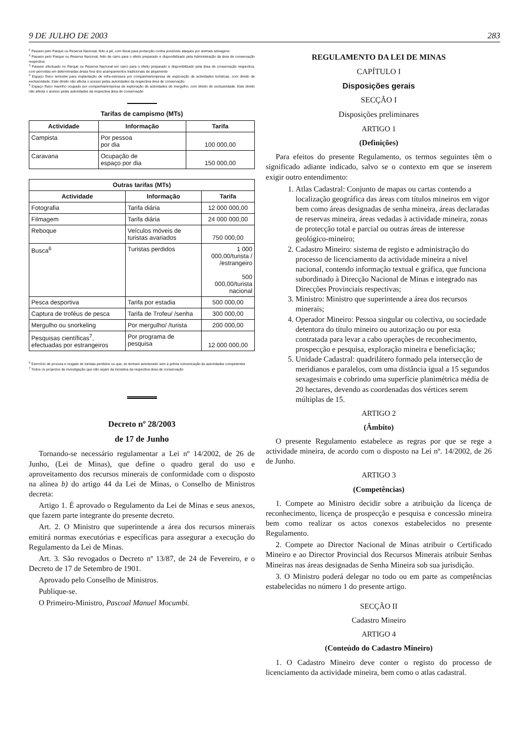9 DE JULHO DE 2003 283
<sup>1</sup> Passeio pelo Parque ou Reserva Nacional, feito a pé, com fiscal para protecção contra possíveis ataques por animais selvagens
<sup>2</sup> Passeio pelo Parque ou Reserva Nacional, feito de carro para o efeito preparado e disponibilizado pela Administração da área de conservação respectiva
<sup>3</sup> Passeio efectuado no Parque ou Reserva Nacional em carro para o efeito preparado e disponibilizado pela área de conservação respectiva, com pernoitas em determinadas áreas fora dos acampamentos tradicionais de alojamento
<sup>4</sup> Espaço físico terrestre para implantação de infra-estrutura por companhia/empresa de exploração de actividades turísticas, com direito de exclusividade. Este direito não afecta o acesso pelas autoridades da respectiva área de conservação
<sup>5</sup> Espaço físico marinho ocupado por companhia/empresa de exploração de actividades de mergulho, com direito de exclusividade. Este direito não afecta o acesso pelas autoridades da respectiva área de conservação
Tarifas de campismo (MTs)
| Actividade | Informação | Tarifa |
| --- | --- | --- |
| Campista | Por pessoa por dia | 100 000,00 |
| Caravana | Ocupação de espaço por dia | 150 000,00 |
| Outras tarifas (MTs) | | |
| --- | --- | --- |
| Actividade | Informação | Tarifa |
| Fotografia | Tarifa diária | 12 000 000,00 |
| Filmagem | Tarifa diária | 24 000 000,00 |
| Reboque | Veículos móveis de turistas avariados | 750 000,00 |
| Busca<sup>6</sup> | Turistas perdidos | 1 000 000,00/turista / /estrangeiro 500 000,00/turista nacional |
| Pesca desportiva | Tarifa por estadia | 500 000,00 |
| Captura de troféus de pesca | Tarifa de Trofeu/ /senha | 300 000,00 |
| Mergulho ou snorkeling | Por mergulho/ /turista | 200 000,00 |
| Pesquisas científicas<sup>7</sup>, efectuadas por estrangeiros | Por programa de pesquisa | 12 000 000,00 |
<sup>6</sup> Exercício de procura e resgate de turistas perdidos ou que, se tenham aventurado sem a prévia comunicação às autoridades competentes
<sup>7</sup> Todos os projectos de investigação que não sejam da iniciativa da respectiva área de conservação
Decreto nº 28/2003
de 17 de Junho
Tornando-se necessário regulamentar a Lei nº 14/2002, de 26 de Junho, (Lei de Minas), que define o quadro geral do uso e aproveitamento dos recursos minerais de conformidade com o disposto na alínea b) do artigo 44 da Lei de Minas, o Conselho de Ministros decreta:
Artigo 1. É aprovado o Regulamento da Lei de Minas e seus anexos, que fazem parte integrante do presente decreto.
Art. 2. O Ministro que superintende a área dos recursos minerais emitirá normas executórias e específicas para assegurar a execução do Regulamento da Lei de Minas.
Art. 3. São revogados o Decreto nº 13/87, de 24 de Fevereiro, e o Decreto de 17 de Setembro de 1901.
Aprovado pelo Conselho de Ministros.
Publique-se.
O Primeiro-Ministro, Pascoal Manuel Mocumbi.
REGULAMENTO DA LEI DE MINAS
CAPÍTULO I
Disposições gerais
SECÇÃO I
Disposições preliminares
ARTIGO 1
(Definições)
Para efeitos do presente Regulamento, os termos seguintes têm o significado adiante indicado, salvo se o contexto em que se inserem exigir outro entendimento:
1. Atlas Cadastral: Conjunto de mapas ou cartas contendo a localização geográfica das áreas com títulos mineiros em vigor bem como áreas designadas de senha mineira, áreas declaradas de reservas mineira, áreas vedadas à actividade mineira, zonas de protecção total e parcial ou outras áreas de interesse geológico-mineiro;
2. Cadastro Mineiro: sistema de registo e administração do processo de licenciamento da actividade mineira a nível nacional, contendo informação textual e gráfica, que funciona subordinado à Direcção Nacional de Minas e integrado nas Direcções Provinciais respectivas;
3. Ministro: Ministro que superintende a área dos recursos minerais;
4. Operador Mineiro: Pessoa singular ou colectiva, ou sociedade detentora do título mineiro ou autorização ou por esta contratada para levar a cabo operações de reconhecimento, prospecção e pesquisa, exploração mineira e beneficiação;
5. Unidade Cadastral: quadrilátero formado pela intersecção de meridianos e paralelos, com uma distância igual a 15 segundos sexagesimais e cobrindo uma superfície planimétrica média de 20 hectares, devendo as coordenadas dos vértices serem múltiplas de 15.
ARTIGO 2
(Âmbito)
O presente Regulamento estabelece as regras por que se rege a actividade mineira, de acordo com o disposto na Lei nº. 14/2002, de 26 de Junho.
ARTIGO 3
(Competências)
1. Compete ao Ministro decidir sobre a atribuição da licença de reconhecimento, licença de prospecção e pesquisa e concessão mineira bem como realizar os actos conexos estabelecidos no presente Regulamento.
2. Compete ao Director Nacional de Minas atribuir o Certificado Mineiro e ao Director Provincial dos Recursos Minerais atribuir Senhas Mineiras nas áreas designadas de Senha Mineira sob sua jurisdição.
3. O Ministro poderá delegar no todo ou em parte as competências estabelecidas no número 1 do presente artigo.
SECÇÃO II
Cadastro Mineiro
ARTIGO 4
(Conteúdo do Cadastro Mineiro)
1. O Cadastro Mineiro deve conter o registo do processo de licenciamento da actividade mineira, bem como o atlas cadastral.